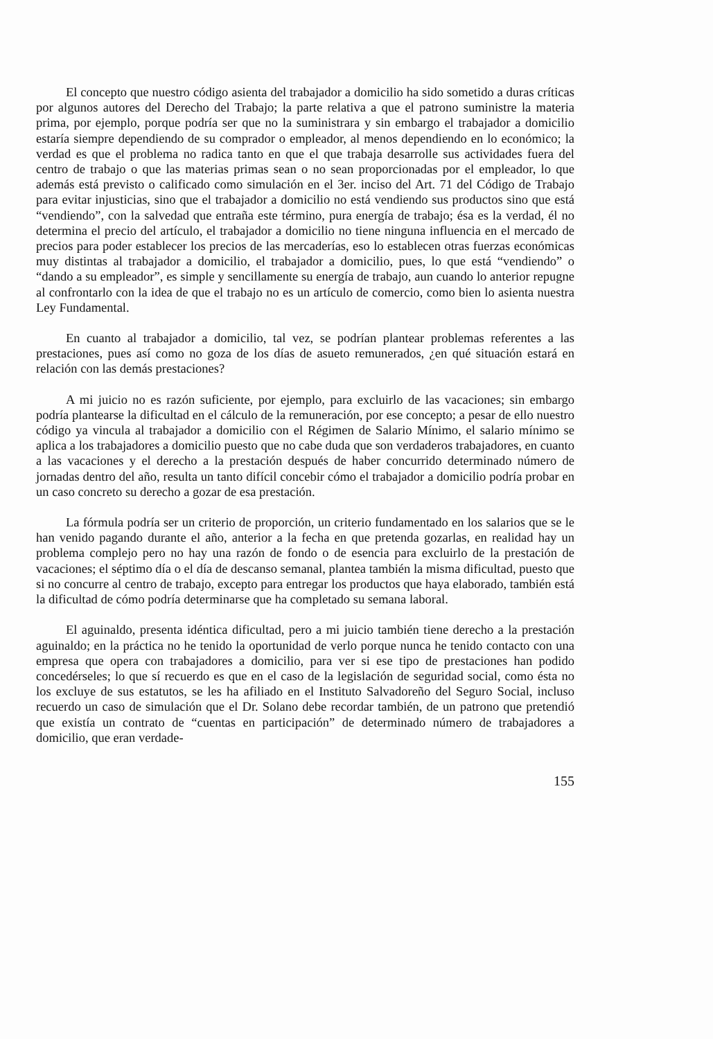El concepto que nuestro código asienta del trabajador a domicilio ha sido sometido a duras críticas por algunos autores del Derecho del Trabajo; la parte relativa a que el patrono suministre la materia prima, por ejemplo, porque podría ser que no la suministrara y sin embargo el trabajador a domicilio estaría siempre dependiendo de su comprador o empleador, al menos dependiendo en lo económico; la verdad es que el problema no radica tanto en que el que trabaja desarrolle sus actividades fuera del centro de trabajo o que las materias primas sean o no sean proporcionadas por el empleador, lo que además está previsto o calificado como simulación en el 3er. inciso del Art. 71 del Código de Trabajo para evitar injusticias, sino que el trabajador a domicilio no está vendiendo sus productos sino que está “vendiendo”, con la salvedad que entraña este término, pura energía de trabajo; ésa es la verdad, él no determina el precio del artículo, el trabajador a domicilio no tiene ninguna influencia en el mercado de precios para poder establecer los precios de las mercaderías, eso lo establecen otras fuerzas económicas muy distintas al trabajador a domicilio, el trabajador a domicilio, pues, lo que está “vendiendo” o “dando a su empleador”, es simple y sencillamente su energía de trabajo, aun cuando lo anterior repugne al confrontarlo con la idea de que el trabajo no es un artículo de comercio, como bien lo asienta nuestra Ley Fundamental.
En cuanto al trabajador a domicilio, tal vez, se podrían plantear problemas referentes a las prestaciones, pues así como no goza de los días de asueto remunerados, ¿en qué situación estará en relación con las demás prestaciones?
A mi juicio no es razón suficiente, por ejemplo, para excluirlo de las vacaciones; sin embargo podría plantearse la dificultad en el cálculo de la remuneración, por ese concepto; a pesar de ello nuestro código ya vincula al trabajador a domicilio con el Régimen de Salario Mínimo, el salario mínimo se aplica a los trabajadores a domicilio puesto que no cabe duda que son verdaderos trabajadores, en cuanto a las vacaciones y el derecho a la prestación después de haber concurrido determinado número de jornadas dentro del año, resulta un tanto difícil concebir cómo el trabajador a domicilio podría probar en un caso concreto su derecho a gozar de esa prestación.
La fórmula podría ser un criterio de proporción, un criterio fundamentado en los salarios que se le han venido pagando durante el año, anterior a la fecha en que pretenda gozarlas, en realidad hay un problema complejo pero no hay una razón de fondo o de esencia para excluirlo de la prestación de vacaciones; el séptimo día o el día de descanso semanal, plantea también la misma dificultad, puesto que si no concurre al centro de trabajo, excepto para entregar los productos que haya elaborado, también está la dificultad de cómo podría determinarse que ha completado su semana laboral.
El aguinaldo, presenta idéntica dificultad, pero a mi juicio también tiene derecho a la prestación aguinaldo; en la práctica no he tenido la oportunidad de verlo porque nunca he tenido contacto con una empresa que opera con trabajadores a domicilio, para ver si ese tipo de prestaciones han podido concedérseles; lo que sí recuerdo es que en el caso de la legislación de seguridad social, como ésta no los excluye de sus estatutos, se les ha afiliado en el Instituto Salvadoreño del Seguro Social, incluso recuerdo un caso de simulación que el Dr. Solano debe recordar también, de un patrono que pretendió que existía un contrato de “cuentas en participación” de determinado número de trabajadores a domicilio, que eran verdade-
155